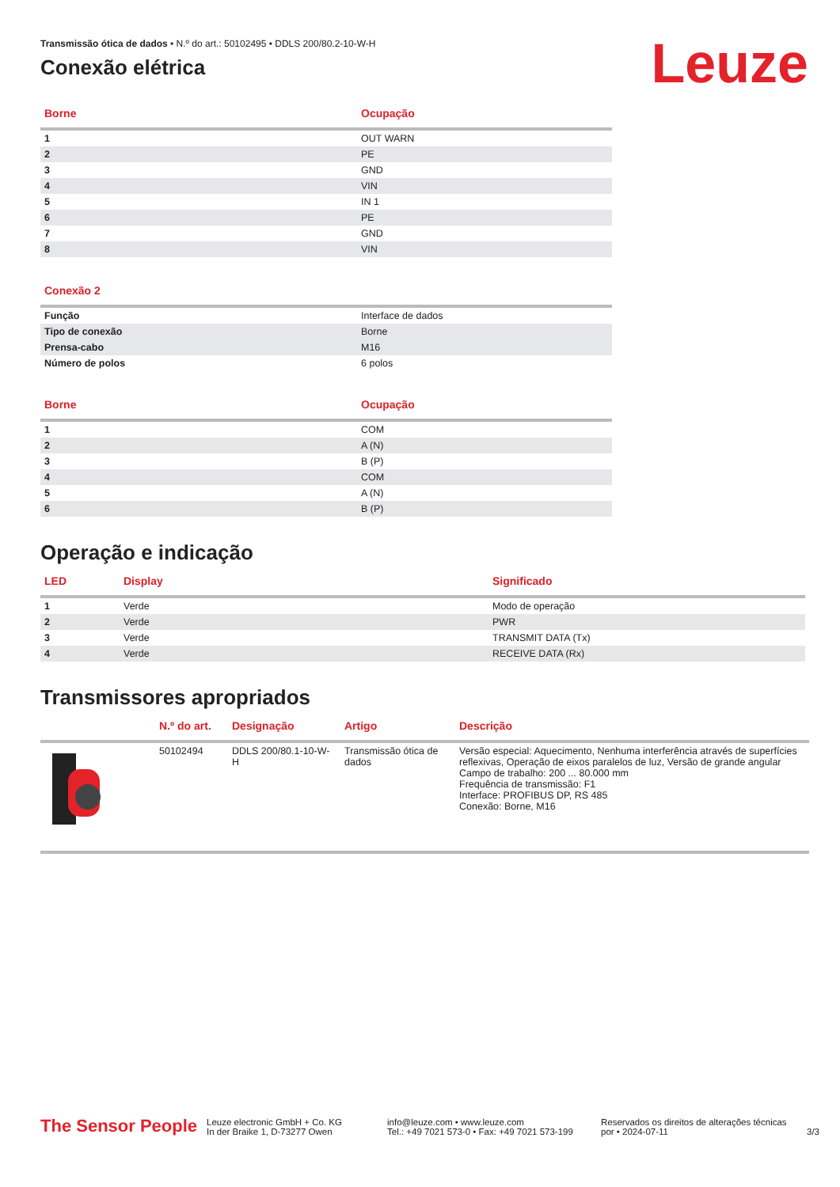Leuze
Transmissão ótica de dados • N.º do art.: 50102495 • DDLS 200/80.2-10-W-H
Conexão elétrica
| Borne | Ocupação |
| --- | --- |
| 1 | OUT WARN |
| 2 | PE |
| 3 | GND |
| 4 | VIN |
| 5 | IN 1 |
| 6 | PE |
| 7 | GND |
| 8 | VIN |
| Conexão 2 | |
| --- | --- |
| Função | Interface de dados |
| Tipo de conexão | Borne |
| Prensa-cabo | M16 |
| Número de polos | 6 polos |
| Borne | Ocupação |
| --- | --- |
| 1 | COM |
| 2 | A (N) |
| 3 | B (P) |
| 4 | COM |
| 5 | A (N) |
| 6 | B (P) |
Operação e indicação
| LED | Display | Significado |
| --- | --- | --- |
| 1 | Verde | Modo de operação |
| 2 | Verde | PWR |
| 3 | Verde | TRANSMIT DATA (Tx) |
| 4 | Verde | RECEIVE DATA (Rx) |
Transmissores apropriados
| | N.º do art. | Designação | Artigo | Descrição |
| --- | --- | --- | --- | --- |
| | 50102494 | DDLS 200/80.1-10-W-H | Transmissão ótica de dados | Versão especial: Aquecimento, Nenhuma interferência através de superfícies reflexivas, Operação de eixos paralelos de luz, Versão de grande angular Campo de trabalho: 200 ... 80.000 mm Frequência de transmissão: F1 Interface: PROFIBUS DP, RS 485 Conexão: Borne, M16 |
The Sensor People
Leuze electronic GmbH + Co. KG
In der Braike 1, D-73277 Owen
info@leuze.com • www.leuze.com
Tel.: +49 7021 573-0 • Fax: +49 7021 573-199
Reservados os direitos de alterações técnicas
por • 2024-07-11
3/3